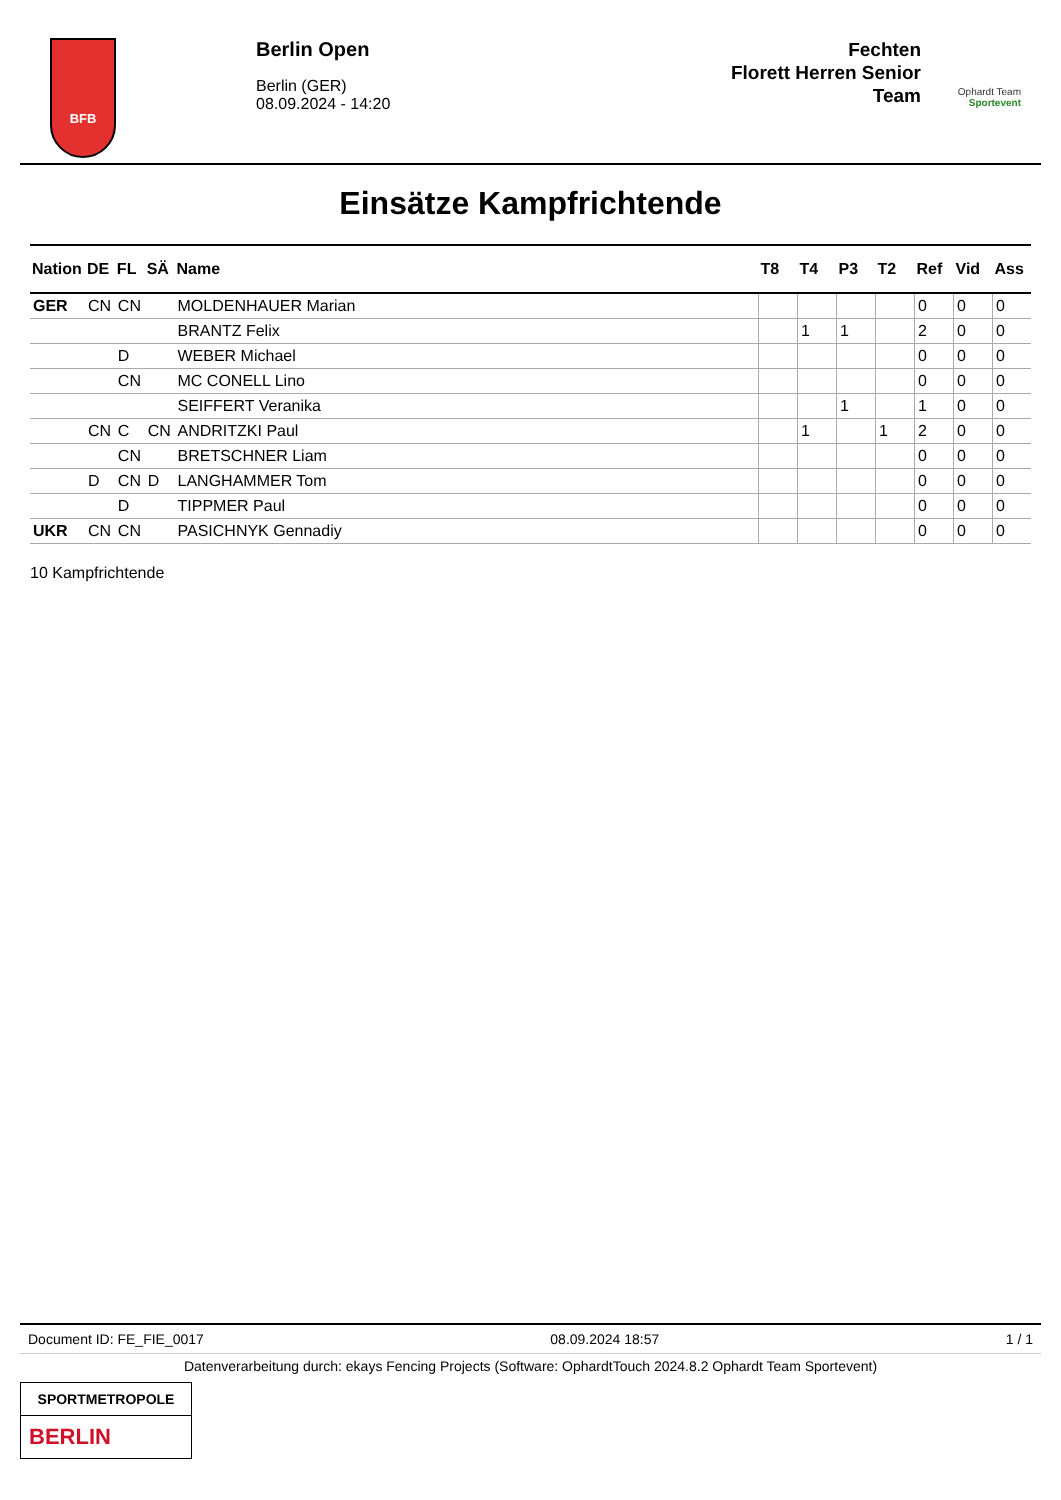BFB
Berlin Open
Berlin (GER)
08.09.2024 - 14:20
Fechten
Florett Herren Senior
Team
Ophardt Team
Sportevent
Einsätze Kampfrichtende
| Nation | DE | FL | SÄ | Name | T8 | T4 | P3 | T2 | Ref | Vid | Ass |
| --- | --- | --- | --- | --- | --- | --- | --- | --- | --- | --- | --- |
| GER | CN | CN | | MOLDENHAUER Marian | | | | | 0 | 0 | 0 |
| | | | | BRANTZ Felix | | 1 | 1 | | 2 | 0 | 0 |
| | | D | | WEBER Michael | | | | | 0 | 0 | 0 |
| | | CN | | MC CONELL Lino | | | | | 0 | 0 | 0 |
| | | | | SEIFFERT Veranika | | | 1 | | 1 | 0 | 0 |
| | CN | C | CN | ANDRITZKI Paul | | 1 | | 1 | 2 | 0 | 0 |
| | | CN | | BRETSCHNER Liam | | | | | 0 | 0 | 0 |
| | D | CN | D | LANGHAMMER Tom | | | | | 0 | 0 | 0 |
| | | D | | TIPPMER Paul | | | | | 0 | 0 | 0 |
| UKR | CN | CN | | PASICHNYK Gennadiy | | | | | 0 | 0 | 0 |
10 Kampfrichtende
Document ID: FE_FIE_0017 08.09.2024 18:57 1 / 1
Datenverarbeitung durch: ekays Fencing Projects (Software: OphardtTouch 2024.8.2 Ophardt Team Sportevent)
SPORTMETROPOLE
BERLIN